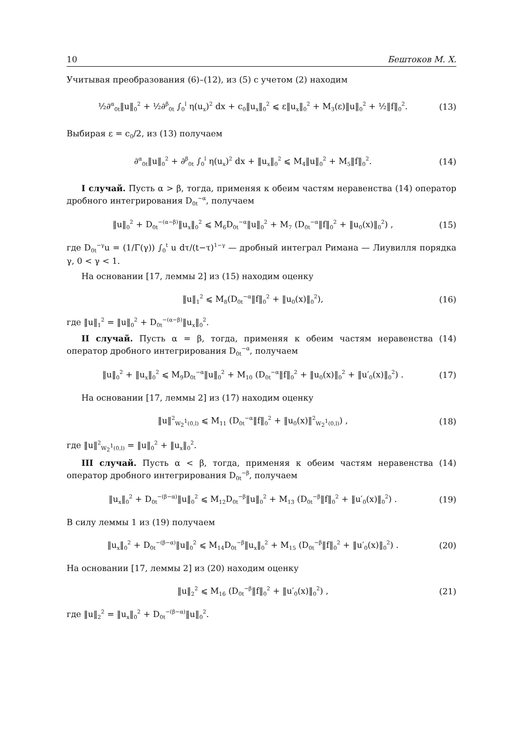10 Бештоков М. Х.
Учитывая преобразования (6)–(12), из (5) с учетом (2) находим
½∂<sup>α</sup><sub>0t</sub>‖u‖<sub>0</sub><sup>2</sup> + ½∂<sup>β</sup><sub>0t</sub> ∫<sub>0</sub><sup>l</sup> η(u<sub>x</sub>)<sup>2</sup> dx + c<sub>0</sub>‖u<sub>x</sub>‖<sub>0</sub><sup>2</sup> ⩽ ε‖u<sub>x</sub>‖<sub>0</sub><sup>2</sup> + M<sub>3</sub>(ε)‖u‖<sub>0</sub><sup>2</sup> + ½‖f‖<sub>0</sub><sup>2</sup>. (13)
Выбирая ε = c<sub>0</sub>/2, из (13) получаем
∂<sup>α</sup><sub>0t</sub>‖u‖<sub>0</sub><sup>2</sup> + ∂<sup>β</sup><sub>0t</sub> ∫<sub>0</sub><sup>l</sup> η(u<sub>x</sub>)<sup>2</sup> dx + ‖u<sub>x</sub>‖<sub>0</sub><sup>2</sup> ⩽ M<sub>4</sub>‖u‖<sub>0</sub><sup>2</sup> + M<sub>5</sub>‖f‖<sub>0</sub><sup>2</sup>. (14)
I случай. Пусть α > β, тогда, применяя к обеим частям неравенства (14) оператор дробного интегрирования D<sub>0t</sub><sup>−α</sup>, получаем
‖u‖<sub>0</sub><sup>2</sup> + D<sub>0t</sub><sup>−(α−β)</sup>‖u<sub>x</sub>‖<sub>0</sub><sup>2</sup> ⩽ M<sub>6</sub>D<sub>0t</sub><sup>−α</sup>‖u‖<sub>0</sub><sup>2</sup> + M<sub>7</sub> (D<sub>0t</sub><sup>−α</sup>‖f‖<sub>0</sub><sup>2</sup> + ‖u<sub>0</sub>(x)‖<sub>0</sub><sup>2</sup>) , (15)
где D<sub>0t</sub><sup>−γ</sup>u = (1/Γ(γ)) ∫<sub>0</sub><sup>t</sup> u dτ/(t−τ)<sup>1−γ</sup> — дробный интеграл Римана — Лиувилля порядка γ, 0 < γ < 1.
На основании [17, леммы 2] из (15) находим оценку
‖u‖<sub>1</sub><sup>2</sup> ⩽ M<sub>8</sub>(D<sub>0t</sub><sup>−α</sup>‖f‖<sub>0</sub><sup>2</sup> + ‖u<sub>0</sub>(x)‖<sub>0</sub><sup>2</sup>), (16)
где ‖u‖<sub>1</sub><sup>2</sup> = ‖u‖<sub>0</sub><sup>2</sup> + D<sub>0t</sub><sup>−(α−β)</sup>‖u<sub>x</sub>‖<sub>0</sub><sup>2</sup>.
II случай. Пусть α = β, тогда, применяя к обеим частям неравенства (14) оператор дробного интегрирования D<sub>0t</sub><sup>−α</sup>, получаем
‖u‖<sub>0</sub><sup>2</sup> + ‖u<sub>x</sub>‖<sub>0</sub><sup>2</sup> ⩽ M<sub>9</sub>D<sub>0t</sub><sup>−α</sup>‖u‖<sub>0</sub><sup>2</sup> + M<sub>10</sub> (D<sub>0t</sub><sup>−α</sup>‖f‖<sub>0</sub><sup>2</sup> + ‖u<sub>0</sub>(x)‖<sub>0</sub><sup>2</sup> + ‖u′<sub>0</sub>(x)‖<sub>0</sub><sup>2</sup>) . (17)
На основании [17, леммы 2] из (17) находим оценку
‖u‖<sup>2</sup><sub>W<sub>2</sub><sup>1</sup>(0,l)</sub> ⩽ M<sub>11</sub> (D<sub>0t</sub><sup>−α</sup>‖f‖<sub>0</sub><sup>2</sup> + ‖u<sub>0</sub>(x)‖<sup>2</sup><sub>W<sub>2</sub><sup>1</sup>(0,l)</sub>) , (18)
где ‖u‖<sup>2</sup><sub>W<sub>2</sub><sup>1</sup>(0,l)</sub> = ‖u‖<sub>0</sub><sup>2</sup> + ‖u<sub>x</sub>‖<sub>0</sub><sup>2</sup>.
III случай. Пусть α < β, тогда, применяя к обеим частям неравенства (14) оператор дробного интегрирования D<sub>0t</sub><sup>−β</sup>, получаем
‖u<sub>x</sub>‖<sub>0</sub><sup>2</sup> + D<sub>0t</sub><sup>−(β−α)</sup>‖u‖<sub>0</sub><sup>2</sup> ⩽ M<sub>12</sub>D<sub>0t</sub><sup>−β</sup>‖u‖<sub>0</sub><sup>2</sup> + M<sub>13</sub> (D<sub>0t</sub><sup>−β</sup>‖f‖<sub>0</sub><sup>2</sup> + ‖u′<sub>0</sub>(x)‖<sub>0</sub><sup>2</sup>) . (19)
В силу леммы 1 из (19) получаем
‖u<sub>x</sub>‖<sub>0</sub><sup>2</sup> + D<sub>0t</sub><sup>−(β−α)</sup>‖u‖<sub>0</sub><sup>2</sup> ⩽ M<sub>14</sub>D<sub>0t</sub><sup>−β</sup>‖u<sub>x</sub>‖<sub>0</sub><sup>2</sup> + M<sub>15</sub> (D<sub>0t</sub><sup>−β</sup>‖f‖<sub>0</sub><sup>2</sup> + ‖u′<sub>0</sub>(x)‖<sub>0</sub><sup>2</sup>) . (20)
На основании [17, леммы 2] из (20) находим оценку
‖u‖<sub>2</sub><sup>2</sup> ⩽ M<sub>16</sub> (D<sub>0t</sub><sup>−β</sup>‖f‖<sub>0</sub><sup>2</sup> + ‖u′<sub>0</sub>(x)‖<sub>0</sub><sup>2</sup>) , (21)
где ‖u‖<sub>2</sub><sup>2</sup> = ‖u<sub>x</sub>‖<sub>0</sub><sup>2</sup> + D<sub>0t</sub><sup>−(β−α)</sup>‖u‖<sub>0</sub><sup>2</sup>.